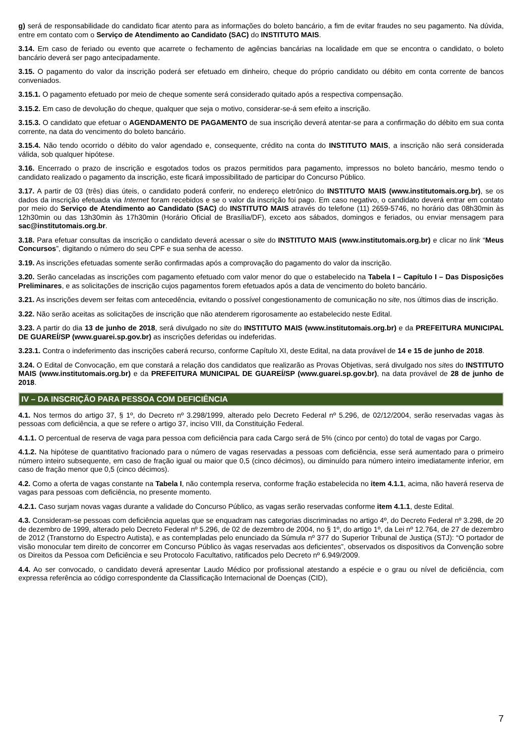g) será de responsabilidade do candidato ficar atento para as informações do boleto bancário, a fim de evitar fraudes no seu pagamento. Na dúvida, entre em contato com o Serviço de Atendimento ao Candidato (SAC) do INSTITUTO MAIS.
3.14. Em caso de feriado ou evento que acarrete o fechamento de agências bancárias na localidade em que se encontra o candidato, o boleto bancário deverá ser pago antecipadamente.
3.15. O pagamento do valor da inscrição poderá ser efetuado em dinheiro, cheque do próprio candidato ou débito em conta corrente de bancos conveniados.
3.15.1. O pagamento efetuado por meio de cheque somente será considerado quitado após a respectiva compensação.
3.15.2. Em caso de devolução do cheque, qualquer que seja o motivo, considerar-se-á sem efeito a inscrição.
3.15.3. O candidato que efetuar o AGENDAMENTO DE PAGAMENTO de sua inscrição deverá atentar-se para a confirmação do débito em sua conta corrente, na data do vencimento do boleto bancário.
3.15.4. Não tendo ocorrido o débito do valor agendado e, consequente, crédito na conta do INSTITUTO MAIS, a inscrição não será considerada válida, sob qualquer hipótese.
3.16. Encerrado o prazo de inscrição e esgotados todos os prazos permitidos para pagamento, impressos no boleto bancário, mesmo tendo o candidato realizado o pagamento da inscrição, este ficará impossibilitado de participar do Concurso Público.
3.17. A partir de 03 (três) dias úteis, o candidato poderá conferir, no endereço eletrônico do INSTITUTO MAIS (www.institutomais.org.br), se os dados da inscrição efetuada via Internet foram recebidos e se o valor da inscrição foi pago. Em caso negativo, o candidato deverá entrar em contato por meio do Serviço de Atendimento ao Candidato (SAC) do INSTITUTO MAIS através do telefone (11) 2659-5746, no horário das 08h30min às 12h30min ou das 13h30min às 17h30min (Horário Oficial de Brasília/DF), exceto aos sábados, domingos e feriados, ou enviar mensagem para sac@institutomais.org.br.
3.18. Para efetuar consultas da inscrição o candidato deverá acessar o site do INSTITUTO MAIS (www.institutomais.org.br) e clicar no link “Meus Concursos”, digitando o número do seu CPF e sua senha de acesso.
3.19. As inscrições efetuadas somente serão confirmadas após a comprovação do pagamento do valor da inscrição.
3.20. Serão canceladas as inscrições com pagamento efetuado com valor menor do que o estabelecido na Tabela I – Capítulo I – Das Disposições Preliminares, e as solicitações de inscrição cujos pagamentos forem efetuados após a data de vencimento do boleto bancário.
3.21. As inscrições devem ser feitas com antecedência, evitando o possível congestionamento de comunicação no site, nos últimos dias de inscrição.
3.22. Não serão aceitas as solicitações de inscrição que não atenderem rigorosamente ao estabelecido neste Edital.
3.23. A partir do dia 13 de junho de 2018, será divulgado no site do INSTITUTO MAIS (www.institutomais.org.br) e da PREFEITURA MUNICIPAL DE GUAREÍ/SP (www.guarei.sp.gov.br) as inscrições deferidas ou indeferidas.
3.23.1. Contra o indeferimento das inscrições caberá recurso, conforme Capítulo XI, deste Edital, na data provável de 14 e 15 de junho de 2018.
3.24. O Edital de Convocação, em que constará a relação dos candidatos que realizarão as Provas Objetivas, será divulgado nos sites do INSTITUTO MAIS (www.institutomais.org.br) e da PREFEITURA MUNICIPAL DE GUAREÍ/SP (www.guarei.sp.gov.br), na data provável de 28 de junho de 2018.
IV – DA INSCRIÇÃO PARA PESSOA COM DEFICIÊNCIA
4.1. Nos termos do artigo 37, § 1º, do Decreto nº 3.298/1999, alterado pelo Decreto Federal nº 5.296, de 02/12/2004, serão reservadas vagas às pessoas com deficiência, a que se refere o artigo 37, inciso VIII, da Constituição Federal.
4.1.1. O percentual de reserva de vaga para pessoa com deficiência para cada Cargo será de 5% (cinco por cento) do total de vagas por Cargo.
4.1.2. Na hipótese de quantitativo fracionado para o número de vagas reservadas a pessoas com deficiência, esse será aumentado para o primeiro número inteiro subsequente, em caso de fração igual ou maior que 0,5 (cinco décimos), ou diminuído para número inteiro imediatamente inferior, em caso de fração menor que 0,5 (cinco décimos).
4.2. Como a oferta de vagas constante na Tabela I, não contempla reserva, conforme fração estabelecida no item 4.1.1, acima, não haverá reserva de vagas para pessoas com deficiência, no presente momento.
4.2.1. Caso surjam novas vagas durante a validade do Concurso Público, as vagas serão reservadas conforme item 4.1.1, deste Edital.
4.3. Consideram-se pessoas com deficiência aquelas que se enquadram nas categorias discriminadas no artigo 4º, do Decreto Federal nº 3.298, de 20 de dezembro de 1999, alterado pelo Decreto Federal nº 5.296, de 02 de dezembro de 2004, no § 1º, do artigo 1º, da Lei nº 12.764, de 27 de dezembro de 2012 (Transtorno do Espectro Autista), e as contempladas pelo enunciado da Súmula nº 377 do Superior Tribunal de Justiça (STJ): “O portador de visão monocular tem direito de concorrer em Concurso Público às vagas reservadas aos deficientes”, observados os dispositivos da Convenção sobre os Direitos da Pessoa com Deficiência e seu Protocolo Facultativo, ratificados pelo Decreto nº 6.949/2009.
4.4. Ao ser convocado, o candidato deverá apresentar Laudo Médico por profissional atestando a espécie e o grau ou nível de deficiência, com expressa referência ao código correspondente da Classificação Internacional de Doenças (CID),
7